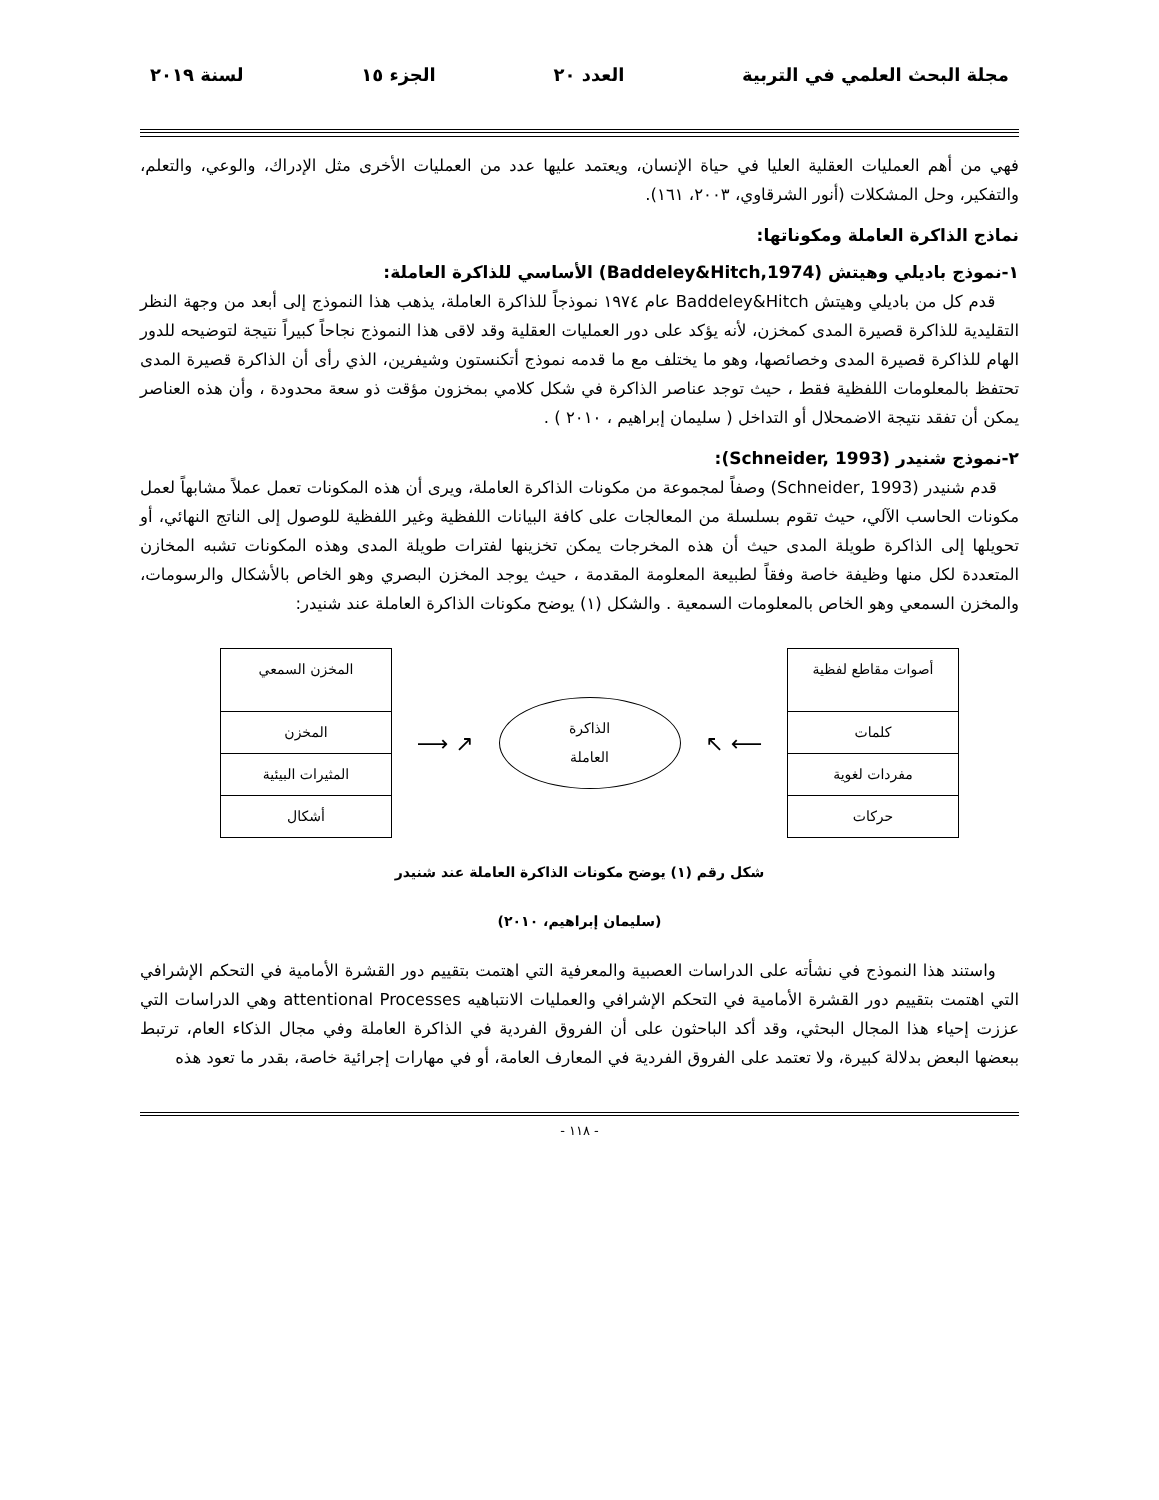مجلة البحث العلمي في التربية العدد ٢٠ الجزء ١٥ لسنة ٢٠١٩
فهي من أهم العمليات العقلية العليا في حياة الإنسان، ويعتمد عليها عدد من العمليات الأخرى مثل الإدراك، والوعي، والتعلم، والتفكير، وحل المشكلات (أنور الشرقاوي، ٢٠٠٣، ١٦١).
نماذج الذاكرة العاملة ومكوناتها:
١-نموذج باديلي وهيتش (Baddeley&Hitch,1974) الأساسي للذاكرة العاملة:
قدم كل من باديلي وهيتش Baddeley&Hitch عام ١٩٧٤ نموذجاً للذاكرة العاملة، يذهب هذا النموذج إلى أبعد من وجهة النظر التقليدية للذاكرة قصيرة المدى كمخزن، لأنه يؤكد على دور العمليات العقلية وقد لاقى هذا النموذج نجاحاً كبيراً نتيجة لتوضيحه للدور الهام للذاكرة قصيرة المدى وخصائصها، وهو ما يختلف مع ما قدمه نموذج أتكنستون وشيفرين، الذي رأى أن الذاكرة قصيرة المدى تحتفظ بالمعلومات اللفظية فقط ، حيث توجد عناصر الذاكرة في شكل كلامي بمخزون مؤقت ذو سعة محدودة ، وأن هذه العناصر يمكن أن تفقد نتيجة الاضمحلال أو التداخل ( سليمان إبراهيم ، ٢٠١٠ ) .
٢-نموذج شنيدر (Schneider, 1993):
قدم شنيدر (Schneider, 1993) وصفاً لمجموعة من مكونات الذاكرة العاملة، ويرى أن هذه المكونات تعمل عملاً مشابهاً لعمل مكونات الحاسب الآلي، حيث تقوم بسلسلة من المعالجات على كافة البيانات اللفظية وغير اللفظية للوصول إلى الناتج النهائي، أو تحويلها إلى الذاكرة طويلة المدى حيث أن هذه المخرجات يمكن تخزينها لفترات طويلة المدى وهذه المكونات تشبه المخازن المتعددة لكل منها وظيفة خاصة وفقاً لطبيعة المعلومة المقدمة ، حيث يوجد المخزن البصري وهو الخاص بالأشكال والرسومات، والمخزن السمعي وهو الخاص بالمعلومات السمعية . والشكل (١) يوضح مكونات الذاكرة العاملة عند شنيدر:
أصوات مقاطع لفظية
كلمات
مفردات لغوية
حركات
⟵ ↖
الذاكرة
العاملة
↗ ⟶
المخزن السمعي
المخزن
المثيرات البيئية
أشكال
شكل رقم (١) يوضح مكونات الذاكرة العاملة عند شنيدر
(سليمان إبراهيم، ٢٠١٠)
واستند هذا النموذج في نشأته على الدراسات العصبية والمعرفية التي اهتمت بتقييم دور القشرة الأمامية في التحكم الإشرافي التي اهتمت بتقييم دور القشرة الأمامية في التحكم الإشرافي والعمليات الانتباهيه attentional Processes وهي الدراسات التي عززت إحياء هذا المجال البحثي، وقد أكد الباحثون على أن الفروق الفردية في الذاكرة العاملة وفي مجال الذكاء العام، ترتبط ببعضها البعض بدلالة كبيرة، ولا تعتمد على الفروق الفردية في المعارف العامة، أو في مهارات إجرائية خاصة، بقدر ما تعود هذه
- ١١٨ -